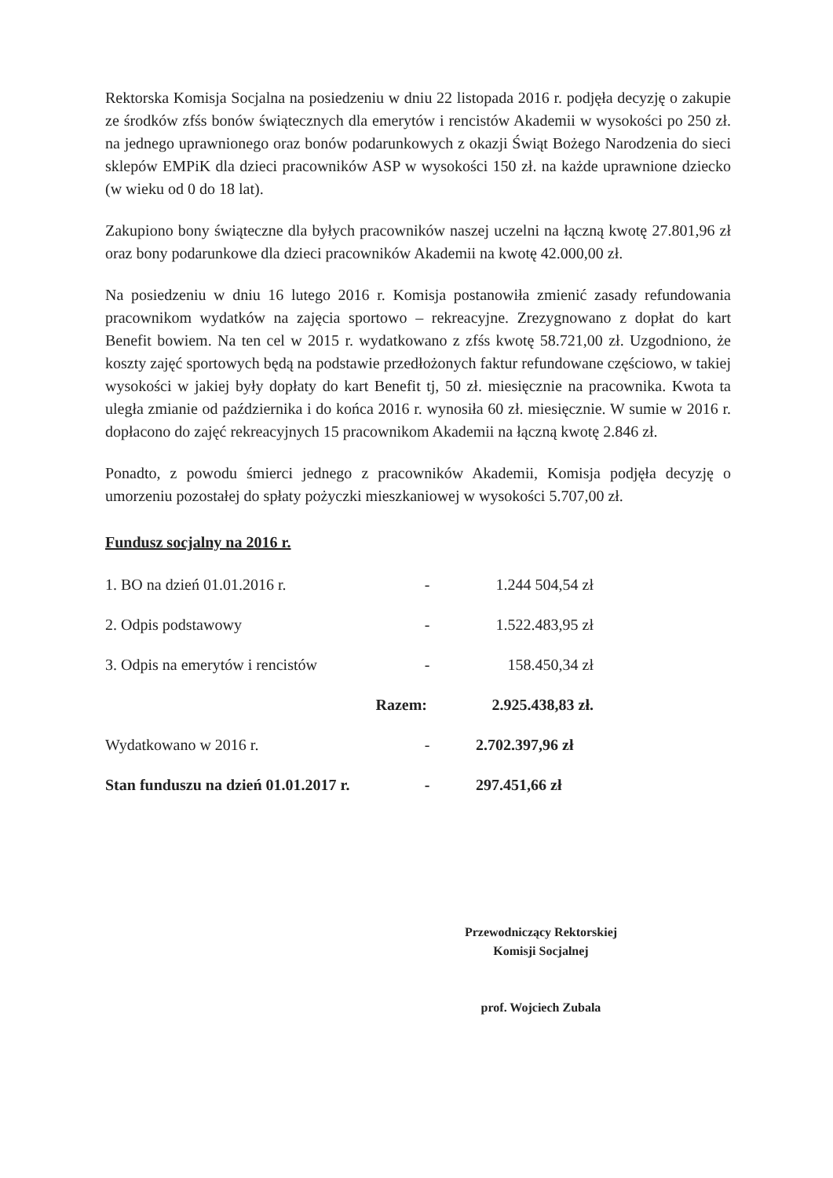Rektorska Komisja Socjalna na posiedzeniu w dniu 22 listopada 2016 r. podjęła decyzję o zakupie ze środków zfśs bonów świątecznych dla emerytów i rencistów Akademii w wysokości po 250 zł. na jednego uprawnionego oraz bonów podarunkowych z okazji Świąt Bożego Narodzenia do sieci sklepów EMPiK dla dzieci pracowników ASP w wysokości 150 zł. na każde uprawnione dziecko (w wieku od 0 do 18 lat).
Zakupiono bony świąteczne dla byłych pracowników naszej uczelni na łączną kwotę 27.801,96 zł oraz bony podarunkowe dla dzieci pracowników Akademii na kwotę 42.000,00 zł.
Na posiedzeniu w dniu 16 lutego 2016 r. Komisja postanowiła zmienić zasady refundowania pracownikom wydatków na zajęcia sportowo – rekreacyjne. Zrezygnowano z dopłat do kart Benefit bowiem. Na ten cel w 2015 r. wydatkowano z zfśs kwotę 58.721,00 zł. Uzgodniono, że koszty zajęć sportowych będą na podstawie przedłożonych faktur refundowane częściowo, w takiej wysokości w jakiej były dopłaty do kart Benefit tj, 50 zł. miesięcznie na pracownika. Kwota ta uległa zmianie od października i do końca 2016 r. wynosiła 60 zł. miesięcznie. W sumie w 2016 r. dopłacono do zajęć rekreacyjnych 15 pracownikom Akademii na łączną kwotę 2.846 zł.
Ponadto, z powodu śmierci jednego z pracowników Akademii, Komisja podjęła decyzję o umorzeniu pozostałej do spłaty pożyczki mieszkaniowej w wysokości 5.707,00 zł.
Fundusz socjalny na 2016 r.
| 1. BO na dzień 01.01.2016 r. | - | 1.244 504,54 zł |
| 2. Odpis podstawowy | - | 1.522.483,95 zł |
| 3. Odpis na emerytów i rencistów | - | 158.450,34 zł |
| Razem: | | 2.925.438,83 zł. |
| Wydatkowano w 2016 r. | - | 2.702.397,96 zł |
| Stan funduszu na dzień 01.01.2017 r. | - | 297.451,66 zł |
Przewodniczący Rektorskiej
Komisji Socjalnej
prof. Wojciech Zubala